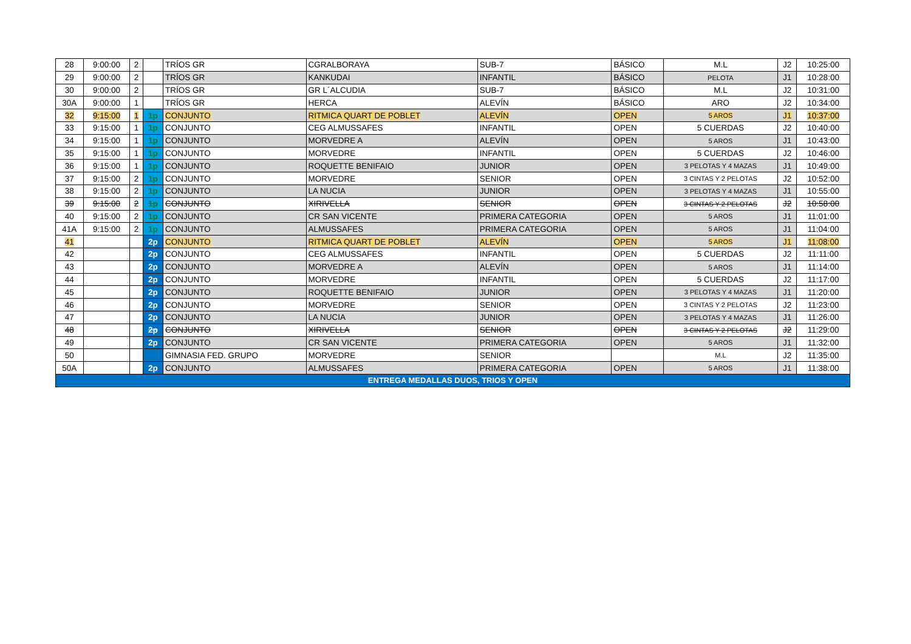| 28 | 9:00:00 | 2 | | TRÍOS GR | CGRALBORAYA | SUB-7 | BÁSICO | M.L | J2 | 10:25:00 |
| 29 | 9:00:00 | 2 | | TRÍOS GR | KANKUDAI | INFANTIL | BÁSICO | PELOTA | J1 | 10:28:00 |
| 30 | 9:00:00 | 2 | | TRÍOS GR | GR L´ALCUDIA | SUB-7 | BÁSICO | M.L | J2 | 10:31:00 |
| 30A | 9:00:00 | 1 | | TRÍOS GR | HERCA | ALEVÍN | BÁSICO | ARO | J2 | 10:34:00 |
| 32 | 9:15:00 | 1 | 1p | CONJUNTO | RITMICA QUART DE POBLET | ALEVÍN | OPEN | 5 AROS | J1 | 10:37:00 |
| 33 | 9:15:00 | 1 | 1p | CONJUNTO | CEG ALMUSSAFES | INFANTIL | OPEN | 5 CUERDAS | J2 | 10:40:00 |
| 34 | 9:15:00 | 1 | 1p | CONJUNTO | MORVEDRE A | ALEVÍN | OPEN | 5 AROS | J1 | 10:43:00 |
| 35 | 9:15:00 | 1 | 1p | CONJUNTO | MORVEDRE | INFANTIL | OPEN | 5 CUERDAS | J2 | 10:46:00 |
| 36 | 9:15:00 | 1 | 1p | CONJUNTO | ROQUETTE BENIFAIO | JUNIOR | OPEN | 3 PELOTAS Y 4 MAZAS | J1 | 10:49:00 |
| 37 | 9:15:00 | 2 | 1p | CONJUNTO | MORVEDRE | SENIOR | OPEN | 3 CINTAS Y 2 PELOTAS | J2 | 10:52:00 |
| 38 | 9:15:00 | 2 | 1p | CONJUNTO | LA NUCIA | JUNIOR | OPEN | 3 PELOTAS Y 4 MAZAS | J1 | 10:55:00 |
| 39 | 9:15:00 | 2 | 1p | CONJUNTO | XIRIVELLA | SENIOR | OPEN | 3 CINTAS Y 2 PELOTAS | J2 | 10:58:00 |
| 40 | 9:15:00 | 2 | 1p | CONJUNTO | CR SAN VICENTE | PRIMERA CATEGORIA | OPEN | 5 AROS | J1 | 11:01:00 |
| 41A | 9:15:00 | 2 | 1p | CONJUNTO | ALMUSSAFES | PRIMERA CATEGORIA | OPEN | 5 AROS | J1 | 11:04:00 |
| 41 | | | 2p | CONJUNTO | RITMICA QUART DE POBLET | ALEVÍN | OPEN | 5 AROS | J1 | 11:08:00 |
| 42 | | | 2p | CONJUNTO | CEG ALMUSSAFES | INFANTIL | OPEN | 5 CUERDAS | J2 | 11:11:00 |
| 43 | | | 2p | CONJUNTO | MORVEDRE A | ALEVÍN | OPEN | 5 AROS | J1 | 11:14:00 |
| 44 | | | 2p | CONJUNTO | MORVEDRE | INFANTIL | OPEN | 5 CUERDAS | J2 | 11:17:00 |
| 45 | | | 2p | CONJUNTO | ROQUETTE BENIFAIO | JUNIOR | OPEN | 3 PELOTAS Y 4 MAZAS | J1 | 11:20:00 |
| 46 | | | 2p | CONJUNTO | MORVEDRE | SENIOR | OPEN | 3 CINTAS Y 2 PELOTAS | J2 | 11:23:00 |
| 47 | | | 2p | CONJUNTO | LA NUCIA | JUNIOR | OPEN | 3 PELOTAS Y 4 MAZAS | J1 | 11:26:00 |
| 48 | | | 2p | CONJUNTO | XIRIVELLA | SENIOR | OPEN | 3 CINTAS Y 2 PELOTAS | J2 | 11:29:00 |
| 49 | | | 2p | CONJUNTO | CR SAN VICENTE | PRIMERA CATEGORIA | OPEN | 5 AROS | J1 | 11:32:00 |
| 50 | | | | GIMNASIA FED. GRUPO | MORVEDRE | SENIOR | | M.L | J2 | 11:35:00 |
| 50A | | | 2p | CONJUNTO | ALMUSSAFES | PRIMERA CATEGORIA | OPEN | 5 AROS | J1 | 11:38:00 |
| ENTREGA MEDALLAS DUOS, TRIOS Y OPEN | | | | | | | | | | |